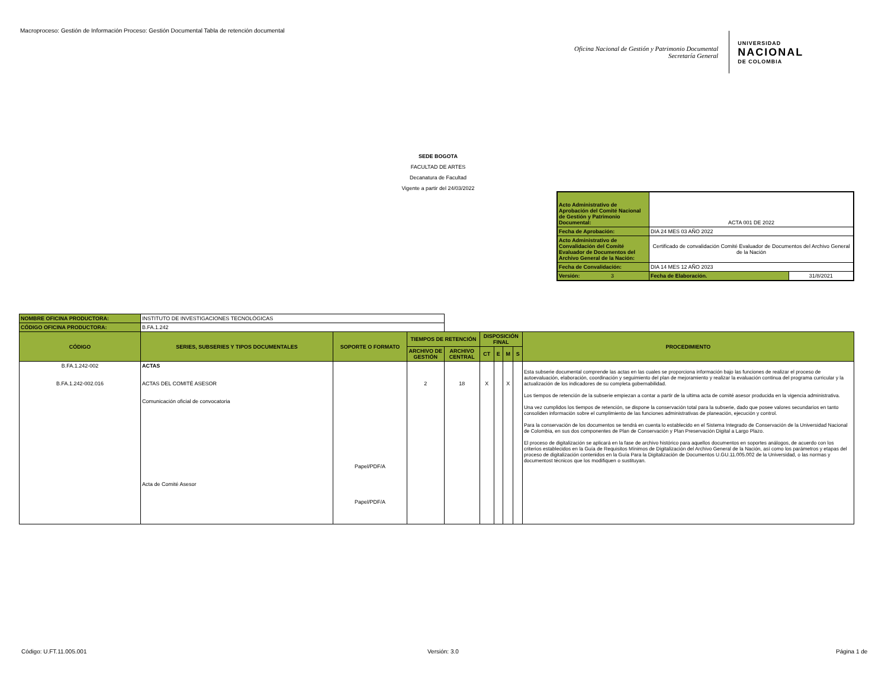Macroproceso: Gestión de Información Proceso: Gestión Documental Tabla de retención documental
Oficina Nacional de Gestión y Patrimonio Documental
Secretaría General
UNIVERSIDAD
NACIONAL
DE COLOMBIA
SEDE BOGOTA
FACULTAD DE ARTES
Decanatura de Facultad
Vigente a partir del 24/03/2022
| Acto Administrativo de Aprobación del Comité Nacional de Gestión y Patrimonio Documental: | ACTA 001 DE 2022 | |
| Fecha de Aprobación: | DIA 24 MES 03 AÑO 2022 | |
| Acto Administrativo de Convalidación del Comité Evaluador de Documentos del Archivo General de la Nación: | Certificado de convalidación Comité Evaluador de Documentos del Archivo General de la Nación | |
| Fecha de Convalidación: | DIA 14 MES 12 AÑO 2023 | |
| Versión: 3 | Fecha de Elaboración. | 31/8/2021 |
| NOMBRE OFICINA PRODUCTORA: | INSTITUTO DE INVESTIGACIONES TECNOLÓGICAS | | | | | | | | |
| CÓDIGO OFICINA PRODUCTORA: | B.FA.1.242 | | | | | | | | |
| CÓDIGO | SERIES, SUBSERIES Y TIPOS DOCUMENTALES | SOPORTE O FORMATO | TIEMPOS DE RETENCIÓN | | DISPOSICIÓN FINAL | | | | PROCEDIMIENTO |
| | | | ARCHIVO DE GESTIÓN | ARCHIVO CENTRAL | CT | E | M | S | |
| B.FA.1.242-002 B.FA.1.242-002.016 | ACTAS ACTAS DEL COMITÉ ASESOR Comunicación oficial de convocatoria Acta de Comité Asesor | Papel/PDF/A Papel/PDF/A | 2 | 18 | X | | X | | Esta subserie documental comprende las actas en las cuales se proporciona información bajo las funciones de realizar el proceso de autoevaluación, elaboración, coordinación y seguimiento del plan de mejoramiento y realizar la evaluación continua del programa curricular y la actualización de los indicadores de su completa gobernabilidad. Los tiempos de retención de la subserie empiezan a contar a partir de la ultima acta de comité asesor producida en la vigencia administrativa. Una vez cumplidos los tiempos de retención, se dispone la conservación total para la subserie, dado que posee valores secundarios en tanto consoliden información sobre el cumplimiento de las funciones administrativas de planeación, ejecución y control. Para la conservación de los documentos se tendrá en cuenta lo establecido en el Sistema Integrado de Conservación de la Universidad Nacional de Colombia, en sus dos componentes de Plan de Conservación y Plan Preservación Digital a Largo Plazo. El proceso de digitalización se aplicará en la fase de archivo histórico para aquellos documentos en soportes análogos, de acuerdo con los criterios establecidos en la Guía de Requisitos Mínimos de Digitalización del Archivo General de la Nación, así como los parámetros y etapas del proceso de digitalización contenidos en la Guía Para la Digitalización de Documentos U.GU.11.005.002 de la Universidad, o las normas y documentost técnicos que los modifiquen o sustituyan. |
Código: U.FT.11.005.001 Versión: 3.0 Página 1 de